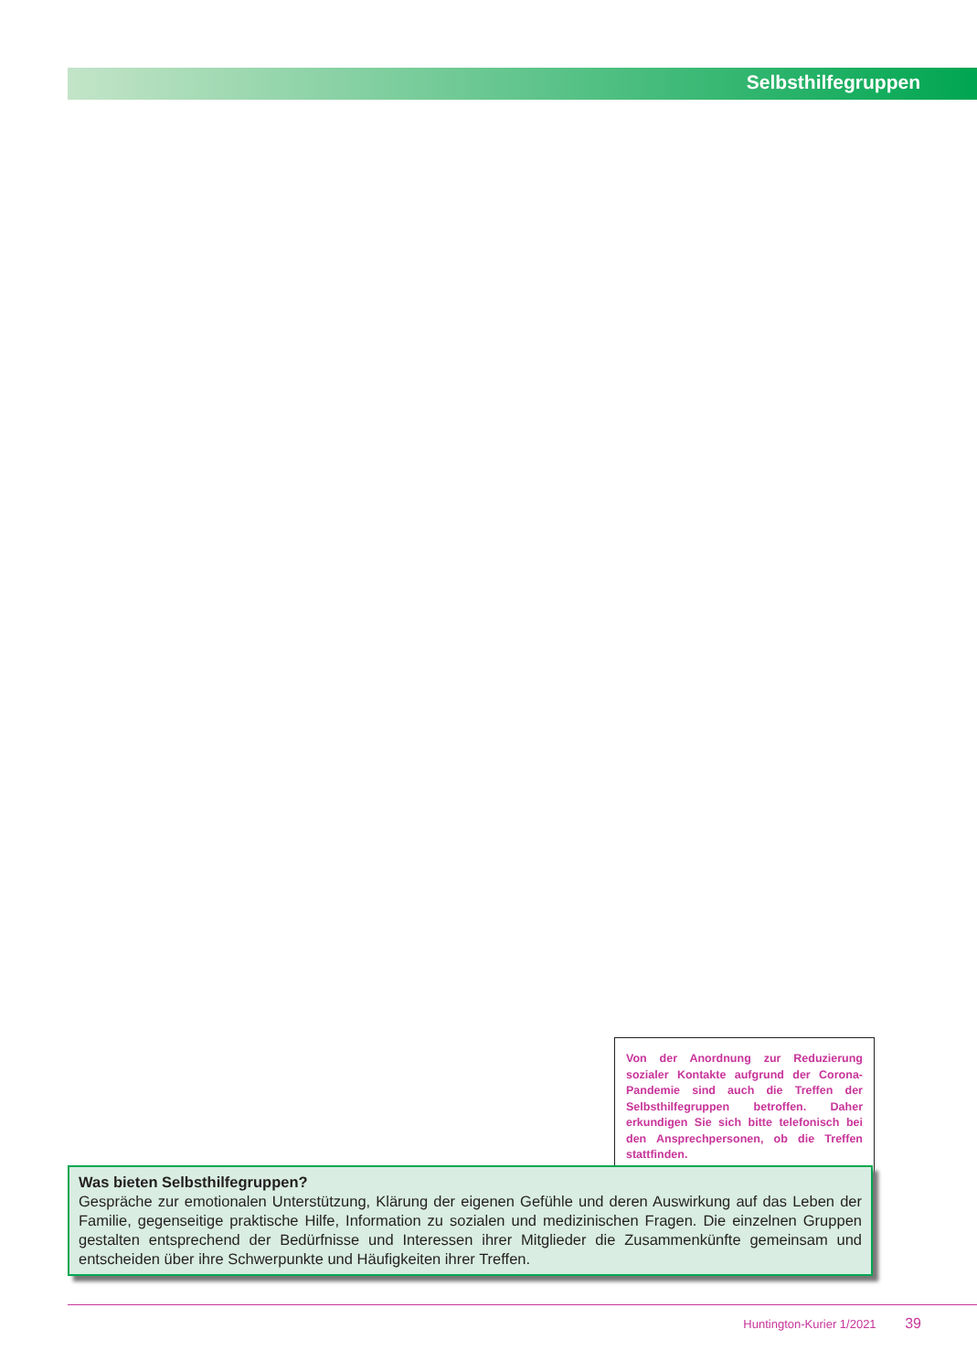Selbsthilfegruppen
Von der Anordnung zur Reduzierung sozialer Kontakte aufgrund der Corona-Pandemie sind auch die Treffen der Selbsthilfegruppen betroffen. Daher erkundigen Sie sich bitte telefonisch bei den Ansprechpersonen, ob die Treffen stattfinden.
Was bieten Selbsthilfegruppen?
Gespräche zur emotionalen Unterstützung, Klärung der eigenen Gefühle und deren Auswirkung auf das Leben der Familie, gegenseitige praktische Hilfe, Information zu sozialen und medizinischen Fragen. Die einzelnen Gruppen gestalten entsprechend der Bedürfnisse und Interessen ihrer Mitglieder die Zusammenkünfte gemeinsam und entscheiden über ihre Schwerpunkte und Häufigkeiten ihrer Treffen.
Huntington-Kurier 1/2021 39